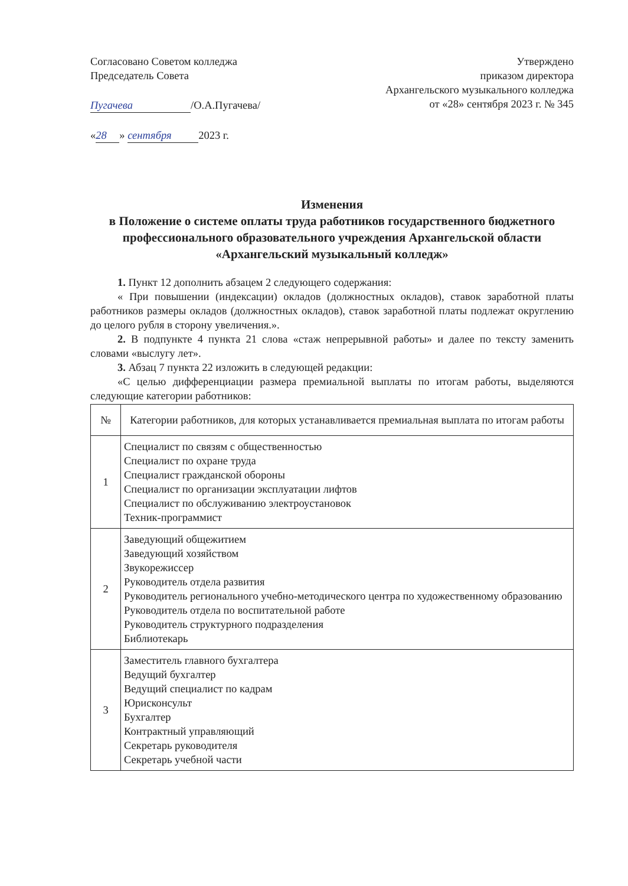Согласовано Советом колледжа
Председатель Совета
Пугачева /О.А.Пугачева/
« 28 » сентября 2023 г.
Утверждено
приказом директора
Архангельского музыкального колледжа
от «28» сентября 2023 г. № 345
Изменения
в Положение о системе оплаты труда работников государственного бюджетного профессионального образовательного учреждения Архангельской области «Архангельский музыкальный колледж»
1. Пункт 12 дополнить абзацем 2 следующего содержания:
« При повышении (индексации) окладов (должностных окладов), ставок заработной платы работников размеры окладов (должностных окладов), ставок заработной платы подлежат округлению до целого рубля в сторону увеличения.».
2. В подпункте 4 пункта 21 слова «стаж непрерывной работы» и далее по тексту заменить словами «выслугу лет».
3. Абзац 7 пункта 22 изложить в следующей редакции:
«С целью дифференциации размера премиальной выплаты по итогам работы, выделяются следующие категории работников:
| № | Категории работников, для которых устанавливается премиальная выплата по итогам работы |
| --- | --- |
| 1 | Специалист по связям с общественностью Специалист по охране труда Специалист гражданской обороны Специалист по организации эксплуатации лифтов Специалист по обслуживанию электроустановок Техник-программист |
| 2 | Заведующий общежитием Заведующий хозяйством Звукорежиссер Руководитель отдела развития Руководитель регионального учебно-методического центра по художественному образованию Руководитель отдела по воспитательной работе Руководитель структурного подразделения Библиотекарь |
| 3 | Заместитель главного бухгалтера Ведущий бухгалтер Ведущий специалист по кадрам Юрисконсульт Бухгалтер Контрактный управляющий Секретарь руководителя Секретарь учебной части |